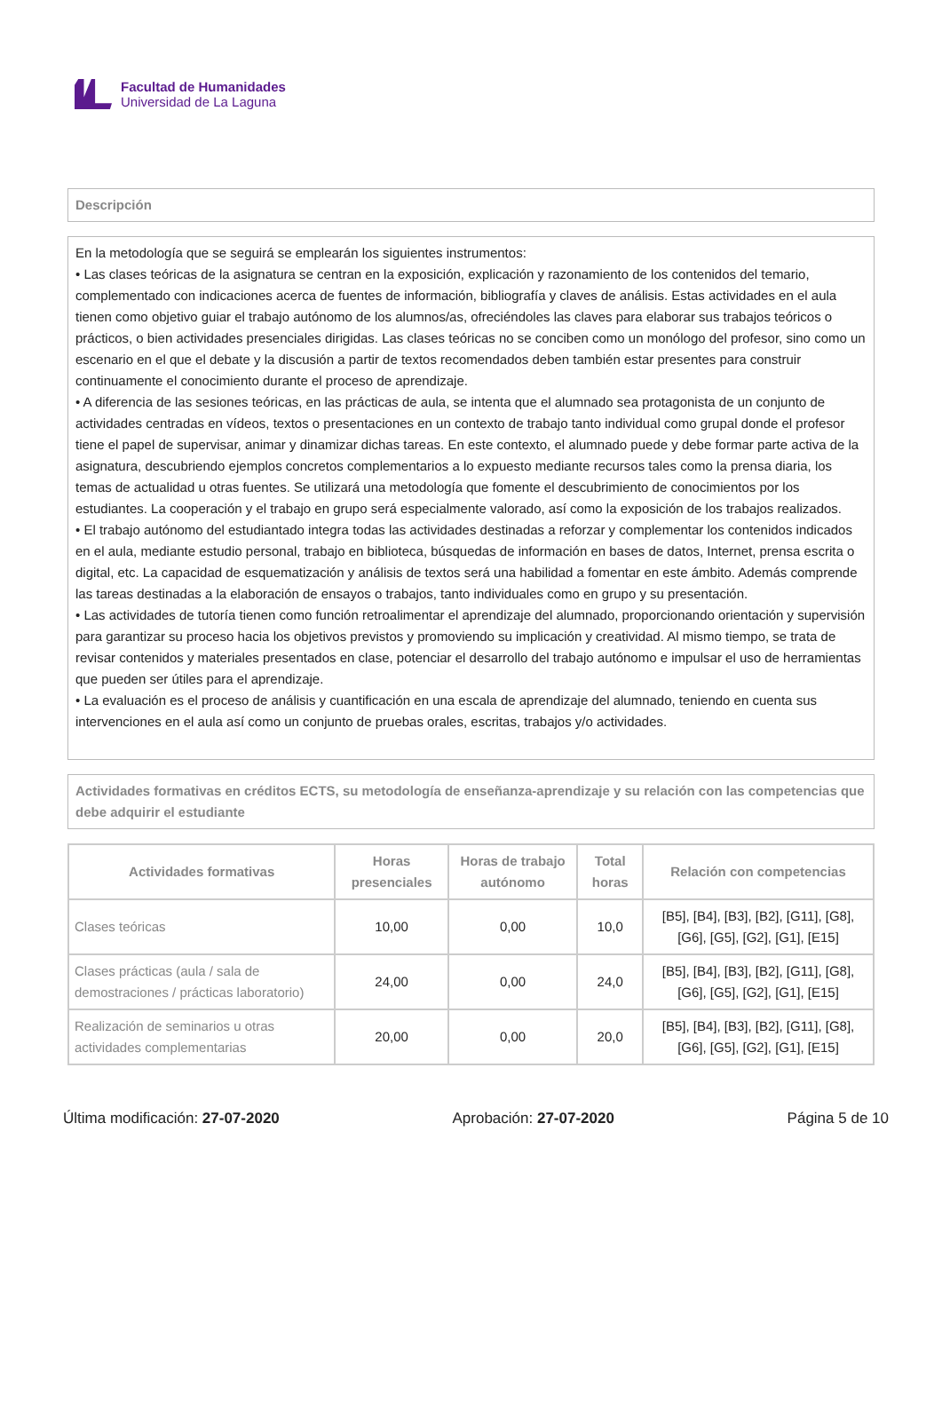Facultad de Humanidades
Universidad de La Laguna
Descripción
En la metodología que se seguirá se emplearán los siguientes instrumentos:
• Las clases teóricas de la asignatura se centran en la exposición, explicación y razonamiento de los contenidos del temario, complementado con indicaciones acerca de fuentes de información, bibliografía y claves de análisis. Estas actividades en el aula tienen como objetivo guiar el trabajo autónomo de los alumnos/as, ofreciéndoles las claves para elaborar sus trabajos teóricos o prácticos, o bien actividades presenciales dirigidas. Las clases teóricas no se conciben como un monólogo del profesor, sino como un escenario en el que el debate y la discusión a partir de textos recomendados deben también estar presentes para construir continuamente el conocimiento durante el proceso de aprendizaje.
• A diferencia de las sesiones teóricas, en las prácticas de aula, se intenta que el alumnado sea protagonista de un conjunto de actividades centradas en vídeos, textos o presentaciones en un contexto de trabajo tanto individual como grupal donde el profesor tiene el papel de supervisar, animar y dinamizar dichas tareas. En este contexto, el alumnado puede y debe formar parte activa de la asignatura, descubriendo ejemplos concretos complementarios a lo expuesto mediante recursos tales como la prensa diaria, los temas de actualidad u otras fuentes. Se utilizará una metodología que fomente el descubrimiento de conocimientos por los estudiantes. La cooperación y el trabajo en grupo será especialmente valorado, así como la exposición de los trabajos realizados.
• El trabajo autónomo del estudiantado integra todas las actividades destinadas a reforzar y complementar los contenidos indicados en el aula, mediante estudio personal, trabajo en biblioteca, búsquedas de información en bases de datos, Internet, prensa escrita o digital, etc. La capacidad de esquematización y análisis de textos será una habilidad a fomentar en este ámbito. Además comprende las tareas destinadas a la elaboración de ensayos o trabajos, tanto individuales como en grupo y su presentación.
• Las actividades de tutoría tienen como función retroalimentar el aprendizaje del alumnado, proporcionando orientación y supervisión para garantizar su proceso hacia los objetivos previstos y promoviendo su implicación y creatividad. Al mismo tiempo, se trata de revisar contenidos y materiales presentados en clase, potenciar el desarrollo del trabajo autónomo e impulsar el uso de herramientas que pueden ser útiles para el aprendizaje.
• La evaluación es el proceso de análisis y cuantificación en una escala de aprendizaje del alumnado, teniendo en cuenta sus intervenciones en el aula así como un conjunto de pruebas orales, escritas, trabajos y/o actividades.
Actividades formativas en créditos ECTS, su metodología de enseñanza-aprendizaje y su relación con las competencias que debe adquirir el estudiante
| Actividades formativas | Horas presenciales | Horas de trabajo autónomo | Total horas | Relación con competencias |
| --- | --- | --- | --- | --- |
| Clases teóricas | 10,00 | 0,00 | 10,0 | [B5], [B4], [B3], [B2], [G11], [G8], [G6], [G5], [G2], [G1], [E15] |
| Clases prácticas (aula / sala de demostraciones / prácticas laboratorio) | 24,00 | 0,00 | 24,0 | [B5], [B4], [B3], [B2], [G11], [G8], [G6], [G5], [G2], [G1], [E15] |
| Realización de seminarios u otras actividades complementarias | 20,00 | 0,00 | 20,0 | [B5], [B4], [B3], [B2], [G11], [G8], [G6], [G5], [G2], [G1], [E15] |
Última modificación: 27-07-2020 Aprobación: 27-07-2020 Página 5 de 10